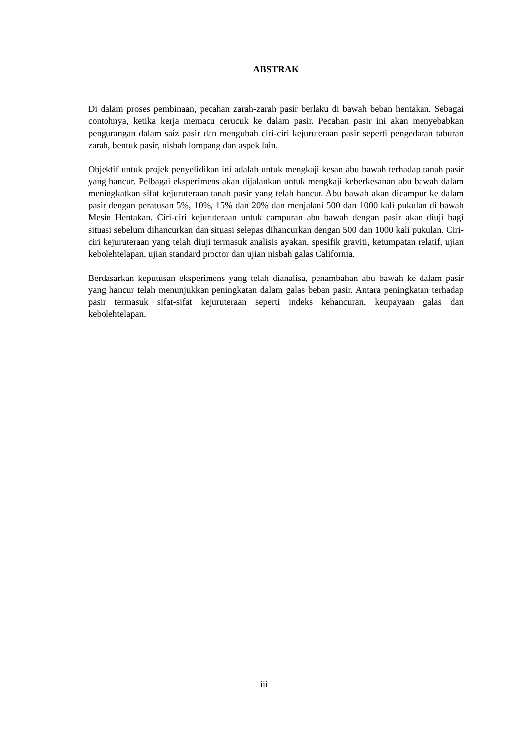ABSTRAK
Di dalam proses pembinaan, pecahan zarah-zarah pasir berlaku di bawah beban hentakan. Sebagai contohnya, ketika kerja memacu cerucuk ke dalam pasir. Pecahan pasir ini akan menyebabkan pengurangan dalam saiz pasir dan mengubah ciri-ciri kejuruteraan pasir seperti pengedaran taburan zarah, bentuk pasir, nisbah lompang dan aspek lain.
Objektif untuk projek penyelidikan ini adalah untuk mengkaji kesan abu bawah terhadap tanah pasir yang hancur. Pelbagai eksperimens akan dijalankan untuk mengkaji keberkesanan abu bawah dalam meningkatkan sifat kejuruteraan tanah pasir yang telah hancur. Abu bawah akan dicampur ke dalam pasir dengan peratusan 5%, 10%, 15% dan 20% dan menjalani 500 dan 1000 kali pukulan di bawah Mesin Hentakan. Ciri-ciri kejuruteraan untuk campuran abu bawah dengan pasir akan diuji bagi situasi sebelum dihancurkan dan situasi selepas dihancurkan dengan 500 dan 1000 kali pukulan. Ciri-ciri kejuruteraan yang telah diuji termasuk analisis ayakan, spesifik graviti, ketumpatan relatif, ujian kebolehtelapan, ujian standard proctor dan ujian nisbah galas California.
Berdasarkan keputusan eksperimens yang telah dianalisa, penambahan abu bawah ke dalam pasir yang hancur telah menunjukkan peningkatan dalam galas beban pasir. Antara peningkatan terhadap pasir termasuk sifat-sifat kejuruteraan seperti indeks kehancuran, keupayaan galas dan kebolehtelapan.
iii